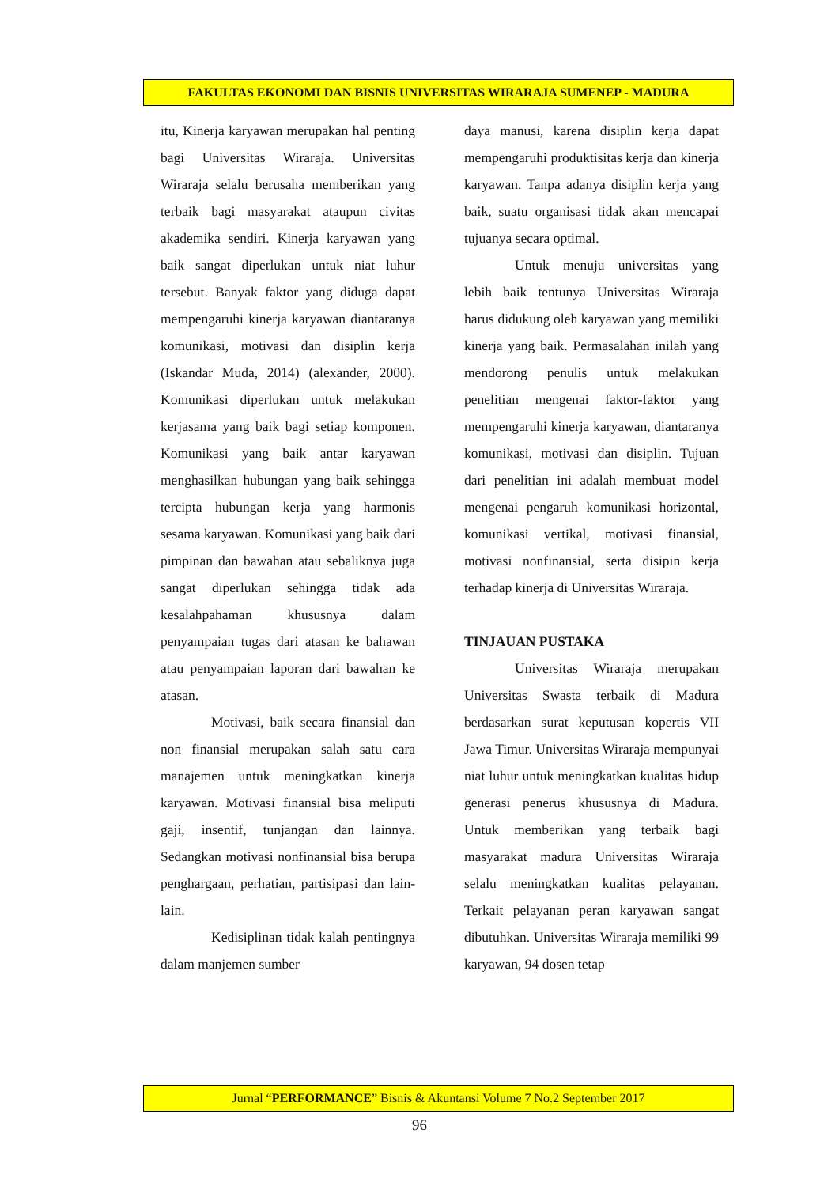FAKULTAS EKONOMI DAN BISNIS UNIVERSITAS WIRARAJA SUMENEP - MADURA
itu, Kinerja karyawan merupakan hal penting bagi Universitas Wiraraja. Universitas Wiraraja selalu berusaha memberikan yang terbaik bagi masyarakat ataupun civitas akademika sendiri. Kinerja karyawan yang baik sangat diperlukan untuk niat luhur tersebut. Banyak faktor yang diduga dapat mempengaruhi kinerja karyawan diantaranya komunikasi, motivasi dan disiplin kerja (Iskandar Muda, 2014) (alexander, 2000). Komunikasi diperlukan untuk melakukan kerjasama yang baik bagi setiap komponen. Komunikasi yang baik antar karyawan menghasilkan hubungan yang baik sehingga tercipta hubungan kerja yang harmonis sesama karyawan. Komunikasi yang baik dari pimpinan dan bawahan atau sebaliknya juga sangat diperlukan sehingga tidak ada kesalahpahaman khususnya dalam penyampaian tugas dari atasan ke bahawan atau penyampaian laporan dari bawahan ke atasan.
Motivasi, baik secara finansial dan non finansial merupakan salah satu cara manajemen untuk meningkatkan kinerja karyawan. Motivasi finansial bisa meliputi gaji, insentif, tunjangan dan lainnya. Sedangkan motivasi nonfinansial bisa berupa penghargaan, perhatian, partisipasi dan lain-lain.
Kedisiplinan tidak kalah pentingnya dalam manjemen sumber
daya manusi, karena disiplin kerja dapat mempengaruhi produktisitas kerja dan kinerja karyawan. Tanpa adanya disiplin kerja yang baik, suatu organisasi tidak akan mencapai tujuanya secara optimal.
Untuk menuju universitas yang lebih baik tentunya Universitas Wiraraja harus didukung oleh karyawan yang memiliki kinerja yang baik. Permasalahan inilah yang mendorong penulis untuk melakukan penelitian mengenai faktor-faktor yang mempengaruhi kinerja karyawan, diantaranya komunikasi, motivasi dan disiplin. Tujuan dari penelitian ini adalah membuat model mengenai pengaruh komunikasi horizontal, komunikasi vertikal, motivasi finansial, motivasi nonfinansial, serta disipin kerja terhadap kinerja di Universitas Wiraraja.
TINJAUAN PUSTAKA
Universitas Wiraraja merupakan Universitas Swasta terbaik di Madura berdasarkan surat keputusan kopertis VII Jawa Timur. Universitas Wiraraja mempunyai niat luhur untuk meningkatkan kualitas hidup generasi penerus khususnya di Madura. Untuk memberikan yang terbaik bagi masyarakat madura Universitas Wiraraja selalu meningkatkan kualitas pelayanan. Terkait pelayanan peran karyawan sangat dibutuhkan. Universitas Wiraraja memiliki 99 karyawan, 94 dosen tetap
Jurnal “PERFORMANCE” Bisnis & Akuntansi Volume 7 No.2 September 2017
96